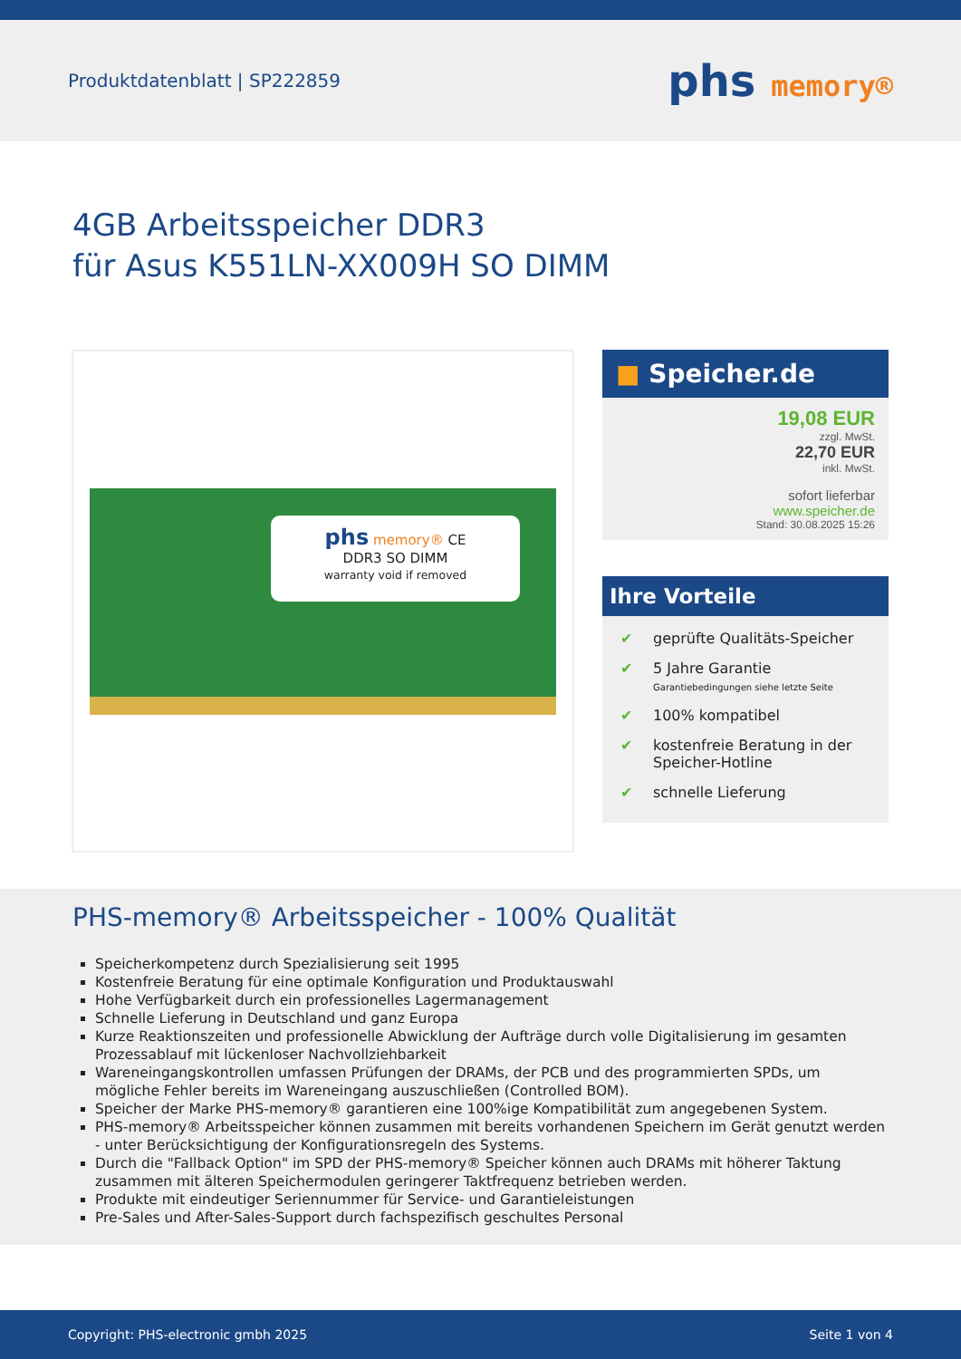Produktdatenblatt | SP222859
phs memory®
4GB Arbeitsspeicher DDR3
für Asus K551LN-XX009H SO DIMM
phs memory® CE
DDR3 SO DIMM
warranty void if removed
■ Speicher.de
19,08 EUR
zzgl. MwSt.
22,70 EUR
inkl. MwSt.
sofort lieferbar
www.speicher.de
Stand: 30.08.2025 15:26
Ihre Vorteile
✔ geprüfte Qualitäts-Speicher
✔ 5 Jahre Garantie
Garantiebedingungen siehe letzte Seite
✔ 100% kompatibel
✔ kostenfreie Beratung in der Speicher-Hotline
✔ schnelle Lieferung
PHS-memory® Arbeitsspeicher - 100% Qualität
Speicherkompetenz durch Spezialisierung seit 1995
Kostenfreie Beratung für eine optimale Konfiguration und Produktauswahl
Hohe Verfügbarkeit durch ein professionelles Lagermanagement
Schnelle Lieferung in Deutschland und ganz Europa
Kurze Reaktionszeiten und professionelle Abwicklung der Aufträge durch volle Digitalisierung im gesamten Prozessablauf mit lückenloser Nachvollziehbarkeit
Wareneingangskontrollen umfassen Prüfungen der DRAMs, der PCB und des programmierten SPDs, um mögliche Fehler bereits im Wareneingang auszuschließen (Controlled BOM).
Speicher der Marke PHS-memory® garantieren eine 100%ige Kompatibilität zum angegebenen System.
PHS-memory® Arbeitsspeicher können zusammen mit bereits vorhandenen Speichern im Gerät genutzt werden - unter Berücksichtigung der Konfigurationsregeln des Systems.
Durch die "Fallback Option" im SPD der PHS-memory® Speicher können auch DRAMs mit höherer Taktung zusammen mit älteren Speichermodulen geringerer Taktfrequenz betrieben werden.
Produkte mit eindeutiger Seriennummer für Service- und Garantieleistungen
Pre-Sales und After-Sales-Support durch fachspezifisch geschultes Personal
Copyright: PHS-electronic gmbh 2025 Seite 1 von 4